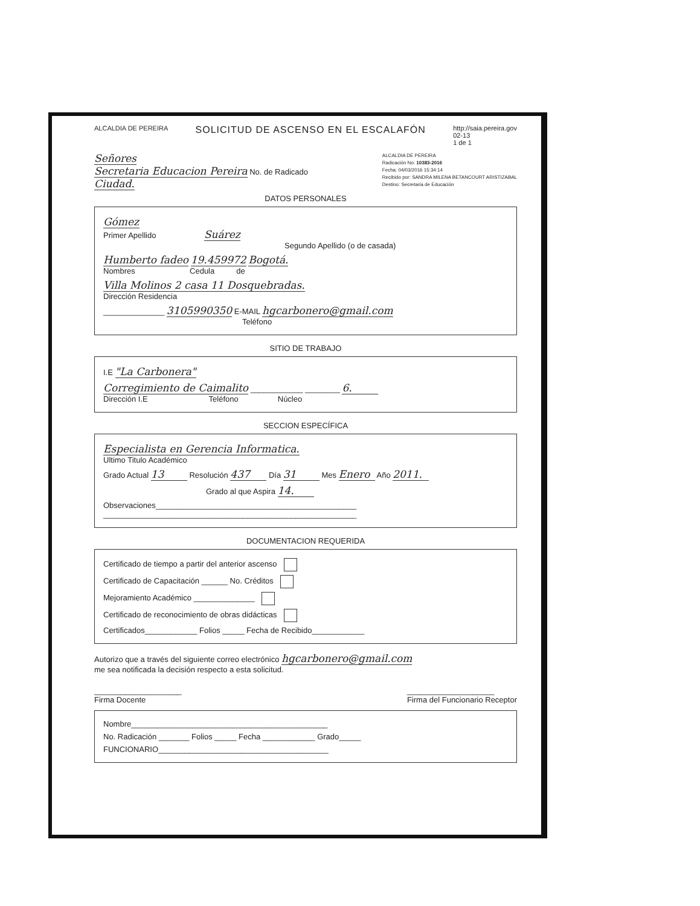ALCALDIA DE PEREIRA
SOLICITUD DE ASCENSO EN EL ESCALAFÓN
http://saia.pereira.gov
02-13
1 de 1
Señores
Secretaria Educacion Pereira No. de Radicado
Ciudad.
ALCALDIA DE PEREIRA
Radicación No: 10383-2016
Fecha: 04/03/2016 15:34:14
Recibido por: SANDRA MILENA BETANCOURT ARISTIZABAL
Destino: Secretaria de Educación
DATOS PERSONALES
Gómez
Primer Apellido Suárez
Segundo Apellido (o de casada)
Humberto fadeo 19.459972 Bogotá.
Nombres Cedula de
Villa Molinos 2 casa 11 Dosquebradas.
Dirección Residencia
______________ 3105990350 E-MAIL hgcarbonero@gmail.com
Teléfono
SITIO DE TRABAJO
I.E "La Carbonera"
Corregimiento de Caimalito ____________ ________ 6.
Dirección I.E Teléfono Núcleo
SECCION ESPECÍFICA
Especialista en Gerencia Informatica.
Ultimo Titulo Académico
Grado Actual 13 Resolución 437 Día 31 Mes Enero Año 2011.
Grado al que Aspira 14.
Observaciones______________________________________________
__________________________________________________________
DOCUMENTACION REQUERIDA
Certificado de tiempo a partir del anterior ascenso
Certificado de Capacitación ______ No. Créditos
Mejoramiento Académico ______________
Certificado de reconocimiento de obras didácticas
Certificados____________ Folios _____ Fecha de Recibido____________
Autorizo que a través del siguiente correo electrónico hgcarbonero@gmail.com
me sea notificada la decisión respecto a esta solicitud.
____________________
Firma Docente
____________________
Firma del Funcionario Receptor
Nombre_____________________________________________
No. Radicación _______ Folios _____ Fecha ____________ Grado_____
FUNCIONARIO_______________________________________